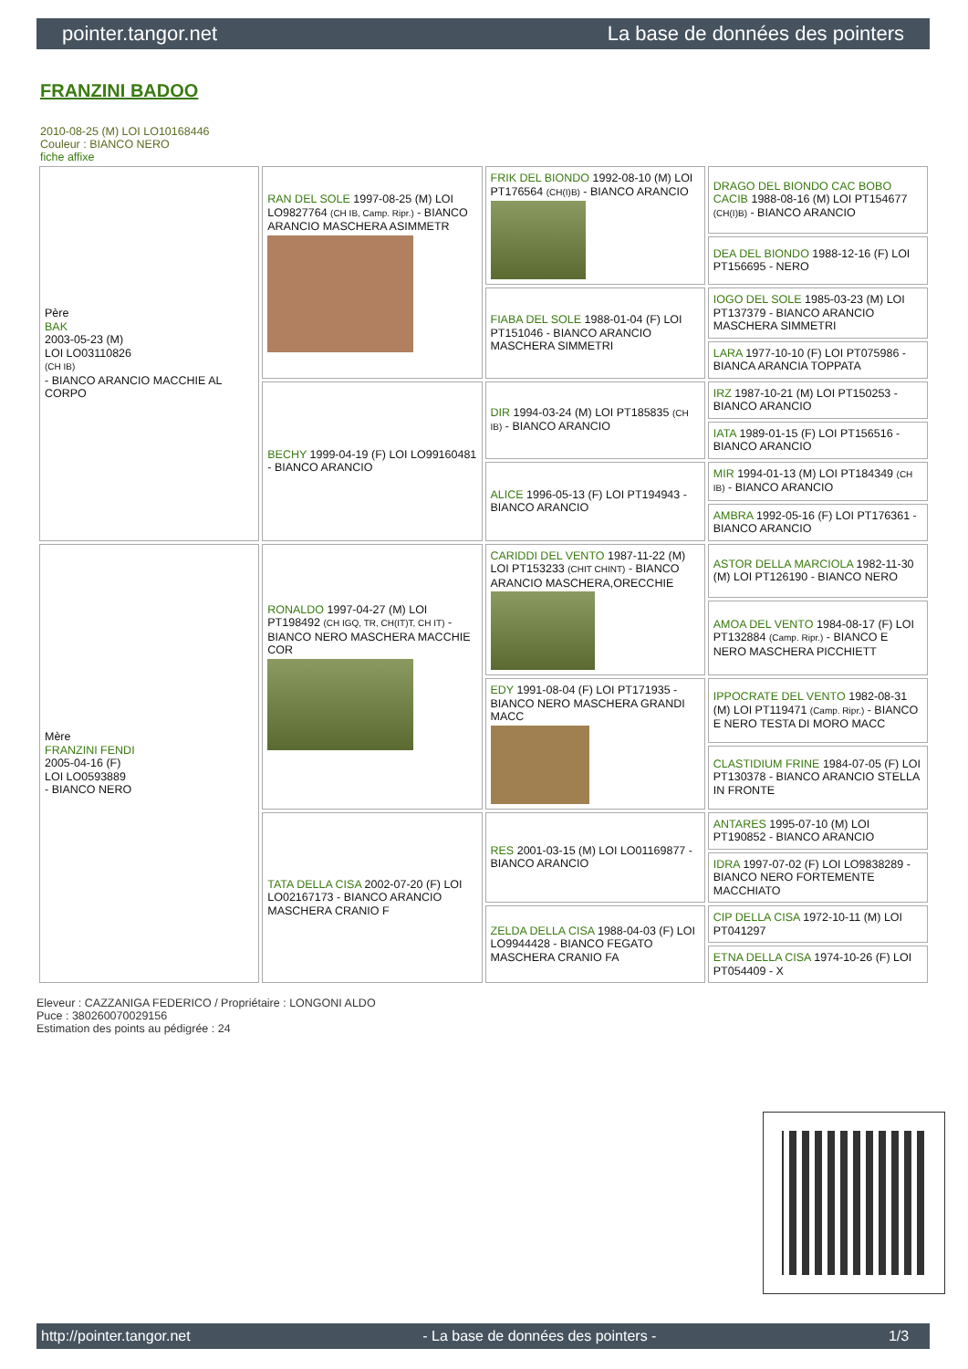pointer.tangor.net La base de données des pointers
FRANZINI BADOO
2010-08-25 (M) LOI LO10168446
Couleur : BIANCO NERO
fiche affixe
| Père BAK 2003-05-23 (M) LOI LO03110826 (CH IB) - BIANCO ARANCIO MACCHIE AL CORPO | RAN DEL SOLE 1997-08-25 (M) LOI LO9827764 (CH IB, Camp. Ripr.) - BIANCO ARANCIO MASCHERA ASIMMETR | FRIK DEL BIONDO 1992-08-10 (M) LOI PT176564 (CH(I)B) - BIANCO ARANCIO | DRAGO DEL BIONDO CAC BOBO CACIB 1988-08-16 (M) LOI PT154677 (CH(I)B) - BIANCO ARANCIO |
| | | | DEA DEL BIONDO 1988-12-16 (F) LOI PT156695 - NERO |
| | | FIABA DEL SOLE 1988-01-04 (F) LOI PT151046 - BIANCO ARANCIO MASCHERA SIMMETRI | IOGO DEL SOLE 1985-03-23 (M) LOI PT137379 - BIANCO ARANCIO MASCHERA SIMMETRI |
| | | | LARA 1977-10-10 (F) LOI PT075986 - BIANCA ARANCIA TOPPATA |
| | BECHY 1999-04-19 (F) LOI LO99160481 - BIANCO ARANCIO | DIR 1994-03-24 (M) LOI PT185835 (CH IB) - BIANCO ARANCIO | IRZ 1987-10-21 (M) LOI PT150253 - BIANCO ARANCIO |
| | | | IATA 1989-01-15 (F) LOI PT156516 - BIANCO ARANCIO |
| | | ALICE 1996-05-13 (F) LOI PT194943 - BIANCO ARANCIO | MIR 1994-01-13 (M) LOI PT184349 (CH IB) - BIANCO ARANCIO |
| | | | AMBRA 1992-05-16 (F) LOI PT176361 - BIANCO ARANCIO |
| Mère FRANZINI FENDI 2005-04-16 (F) LOI LO0593889 - BIANCO NERO | RONALDO 1997-04-27 (M) LOI PT198492 (CH IGQ, TR, CH(IT)T, CH IT) - BIANCO NERO MASCHERA MACCHIE COR | CARIDDI DEL VENTO 1987-11-22 (M) LOI PT153233 (CHIT CHINT) - BIANCO ARANCIO MASCHERA,ORECCHIE | ASTOR DELLA MARCIOLA 1982-11-30 (M) LOI PT126190 - BIANCO NERO |
| | | | AMOA DEL VENTO 1984-08-17 (F) LOI PT132884 (Camp. Ripr.) - BIANCO E NERO MASCHERA PICCHIETT |
| | | EDY 1991-08-04 (F) LOI PT171935 - BIANCO NERO MASCHERA GRANDI MACC | IPPOCRATE DEL VENTO 1982-08-31 (M) LOI PT119471 (Camp. Ripr.) - BIANCO E NERO TESTA DI MORO MACC |
| | | | CLASTIDIUM FRINE 1984-07-05 (F) LOI PT130378 - BIANCO ARANCIO STELLA IN FRONTE |
| | TATA DELLA CISA 2002-07-20 (F) LOI LO02167173 - BIANCO ARANCIO MASCHERA CRANIO F | RES 2001-03-15 (M) LOI LO01169877 - BIANCO ARANCIO | ANTARES 1995-07-10 (M) LOI PT190852 - BIANCO ARANCIO |
| | | | IDRA 1997-07-02 (F) LOI LO9838289 - BIANCO NERO FORTEMENTE MACCHIATO |
| | | ZELDA DELLA CISA 1988-04-03 (F) LOI LO9944428 - BIANCO FEGATO MASCHERA CRANIO FA | CIP DELLA CISA 1972-10-11 (M) LOI PT041297 |
| | | | ETNA DELLA CISA 1974-10-26 (F) LOI PT054409 - X |
Eleveur : CAZZANIGA FEDERICO / Propriétaire : LONGONI ALDO
Puce : 380260070029156
Estimation des points au pédigrée : 24
http://pointer.tangor.net - La base de données des pointers - 1/3